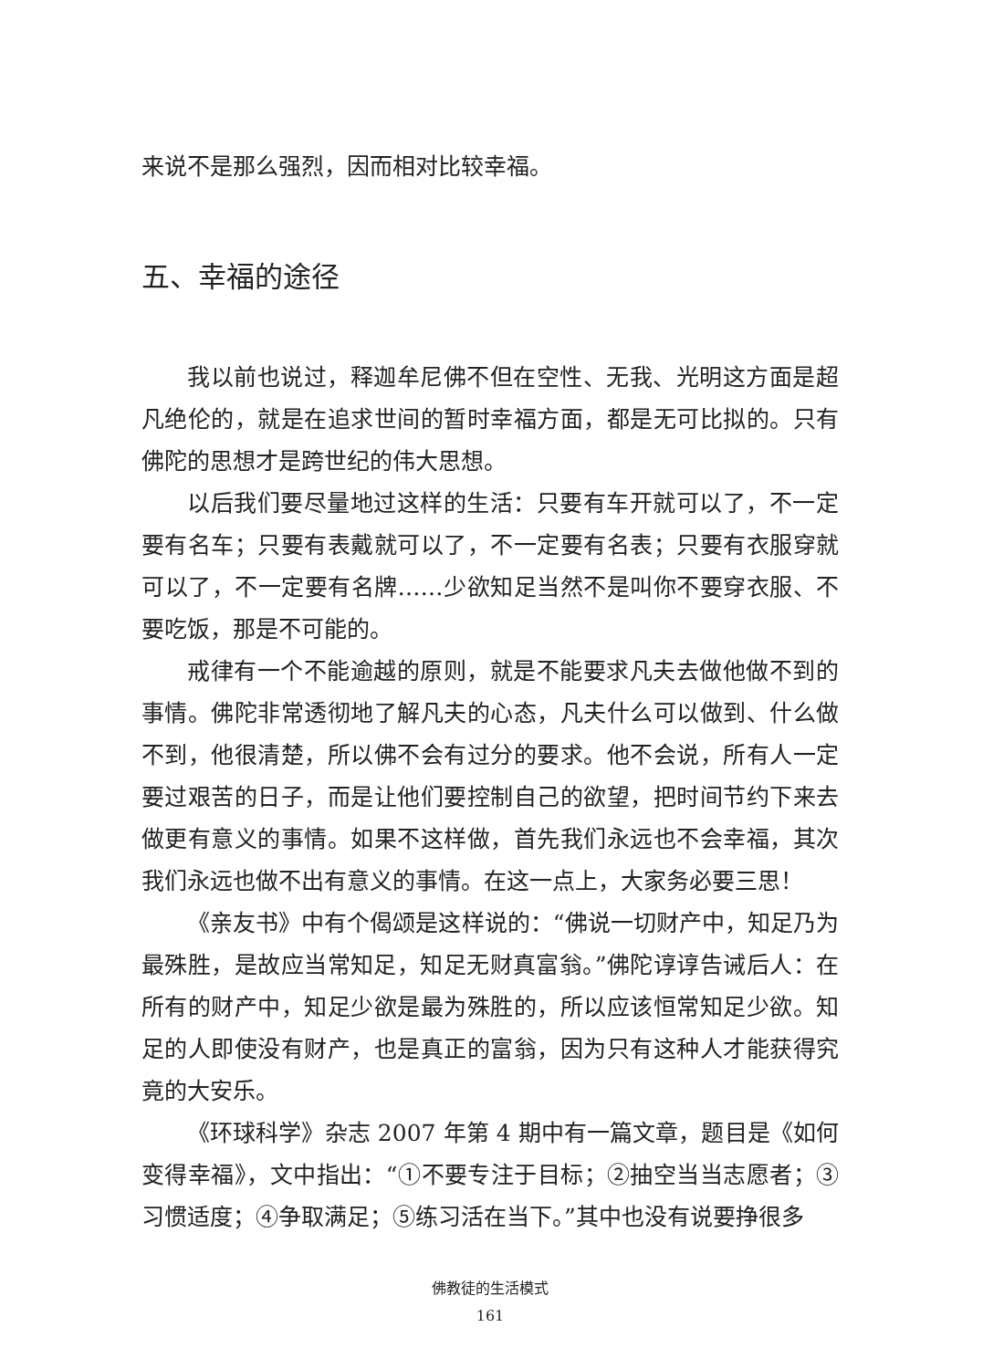来说不是那么强烈，因而相对比较幸福。
五、幸福的途径
我以前也说过，释迦牟尼佛不但在空性、无我、光明这方面是超凡绝伦的，就是在追求世间的暂时幸福方面，都是无可比拟的。只有佛陀的思想才是跨世纪的伟大思想。
以后我们要尽量地过这样的生活：只要有车开就可以了，不一定要有名车；只要有表戴就可以了，不一定要有名表；只要有衣服穿就可以了，不一定要有名牌……少欲知足当然不是叫你不要穿衣服、不要吃饭，那是不可能的。
戒律有一个不能逾越的原则，就是不能要求凡夫去做他做不到的事情。佛陀非常透彻地了解凡夫的心态，凡夫什么可以做到、什么做不到，他很清楚，所以佛不会有过分的要求。他不会说，所有人一定要过艰苦的日子，而是让他们要控制自己的欲望，把时间节约下来去做更有意义的事情。如果不这样做，首先我们永远也不会幸福，其次我们永远也做不出有意义的事情。在这一点上，大家务必要三思！
《亲友书》中有个偈颂是这样说的：“佛说一切财产中，知足乃为最殊胜，是故应当常知足，知足无财真富翁。”佛陀谆谆告诫后人：在所有的财产中，知足少欲是最为殊胜的，所以应该恒常知足少欲。知足的人即使没有财产，也是真正的富翁，因为只有这种人才能获得究竟的大安乐。
《环球科学》杂志 2007 年第 4 期中有一篇文章，题目是《如何变得幸福》，文中指出：“①不要专注于目标；②抽空当当志愿者；③习惯适度；④争取满足；⑤练习活在当下。”其中也没有说要挣很多
佛教徒的生活模式
161